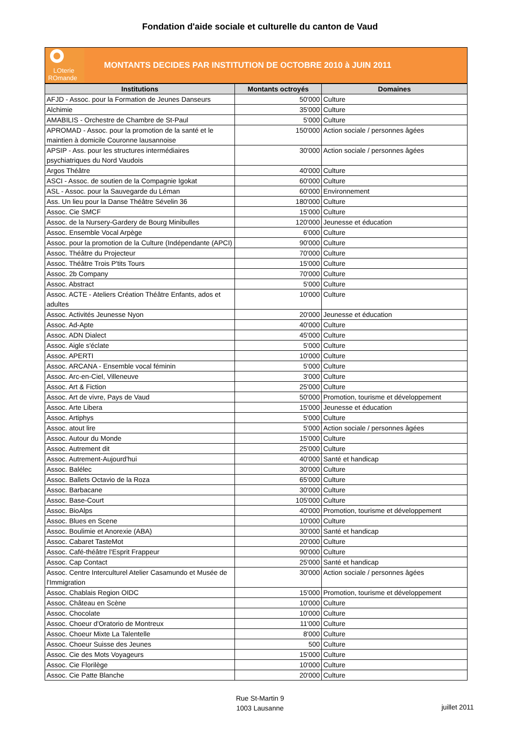Fondation d'aide sociale et culturelle du canton de Vaud
LOterie
ROmande
MONTANTS DECIDES PAR INSTITUTION DE OCTOBRE 2010 à JUIN 2011
| Institutions | Montants octroyés | Domaines |
| --- | --- | --- |
| AFJD - Assoc. pour la Formation de Jeunes Danseurs | 50'000 | Culture |
| Alchimie | 35'000 | Culture |
| AMABILIS - Orchestre de Chambre de St-Paul | 5'000 | Culture |
| APROMAD - Assoc. pour la promotion de la santé et le maintien à domicile Couronne lausannoise | 150'000 | Action sociale / personnes âgées |
| APSIP - Ass. pour les structures intermédiaires psychiatriques du Nord Vaudois | 30'000 | Action sociale / personnes âgées |
| Argos Théâtre | 40'000 | Culture |
| ASCI - Assoc. de soutien de la Compagnie Igokat | 60'000 | Culture |
| ASL - Assoc. pour la Sauvegarde du Léman | 60'000 | Environnement |
| Ass. Un lieu pour la Danse Théâtre Sévelin 36 | 180'000 | Culture |
| Assoc. Cie SMCF | 15'000 | Culture |
| Assoc. de la Nursery-Gardery de Bourg Minibulles | 120'000 | Jeunesse et éducation |
| Assoc. Ensemble Vocal Arpège | 6'000 | Culture |
| Assoc. pour la promotion de la Culture (Indépendante (APCI) | 90'000 | Culture |
| Assoc. Théâtre du Projecteur | 70'000 | Culture |
| Assoc. Théâtre Trois P'tits Tours | 15'000 | Culture |
| Assoc. 2b Company | 70'000 | Culture |
| Assoc. Abstract | 5'000 | Culture |
| Assoc. ACTE - Ateliers Création Théâtre Enfants, ados et adultes | 10'000 | Culture |
| Assoc. Activités Jeunesse Nyon | 20'000 | Jeunesse et éducation |
| Assoc. Ad-Apte | 40'000 | Culture |
| Assoc. ADN Dialect | 45'000 | Culture |
| Assoc. Aigle s'éclate | 5'000 | Culture |
| Assoc. APERTI | 10'000 | Culture |
| Assoc. ARCANA - Ensemble vocal féminin | 5'000 | Culture |
| Assoc. Arc-en-Ciel, Villeneuve | 3'000 | Culture |
| Assoc. Art & Fiction | 25'000 | Culture |
| Assoc. Art de vivre, Pays de Vaud | 50'000 | Promotion, tourisme et développement |
| Assoc. Arte Libera | 15'000 | Jeunesse et éducation |
| Assoc. Artiphys | 5'000 | Culture |
| Assoc. atout lire | 5'000 | Action sociale / personnes âgées |
| Assoc. Autour du Monde | 15'000 | Culture |
| Assoc. Autrement dit | 25'000 | Culture |
| Assoc. Autrement-Aujourd'hui | 40'000 | Santé et handicap |
| Assoc. Balélec | 30'000 | Culture |
| Assoc. Ballets Octavio de la Roza | 65'000 | Culture |
| Assoc. Barbacane | 30'000 | Culture |
| Assoc. Base-Court | 105'000 | Culture |
| Assoc. BioAlps | 40'000 | Promotion, tourisme et développement |
| Assoc. Blues en Scene | 10'000 | Culture |
| Assoc. Boulimie et Anorexie (ABA) | 30'000 | Santé et handicap |
| Assoc. Cabaret TasteMot | 20'000 | Culture |
| Assoc. Café-théâtre l'Esprit Frappeur | 90'000 | Culture |
| Assoc. Cap Contact | 25'000 | Santé et handicap |
| Assoc. Centre Interculturel Atelier Casamundo et Musée de l'Immigration | 30'000 | Action sociale / personnes âgées |
| Assoc. Chablais Region OIDC | 15'000 | Promotion, tourisme et développement |
| Assoc. Château en Scène | 10'000 | Culture |
| Assoc. Chocolate | 10'000 | Culture |
| Assoc. Choeur d'Oratorio de Montreux | 11'000 | Culture |
| Assoc. Choeur Mixte La Talentelle | 8'000 | Culture |
| Assoc. Choeur Suisse des Jeunes | 500 | Culture |
| Assoc. Cie des Mots Voyageurs | 15'000 | Culture |
| Assoc. Cie Florilège | 10'000 | Culture |
| Assoc. Cie Patte Blanche | 20'000 | Culture |
Rue St-Martin 9
1003 Lausanne
juillet 2011